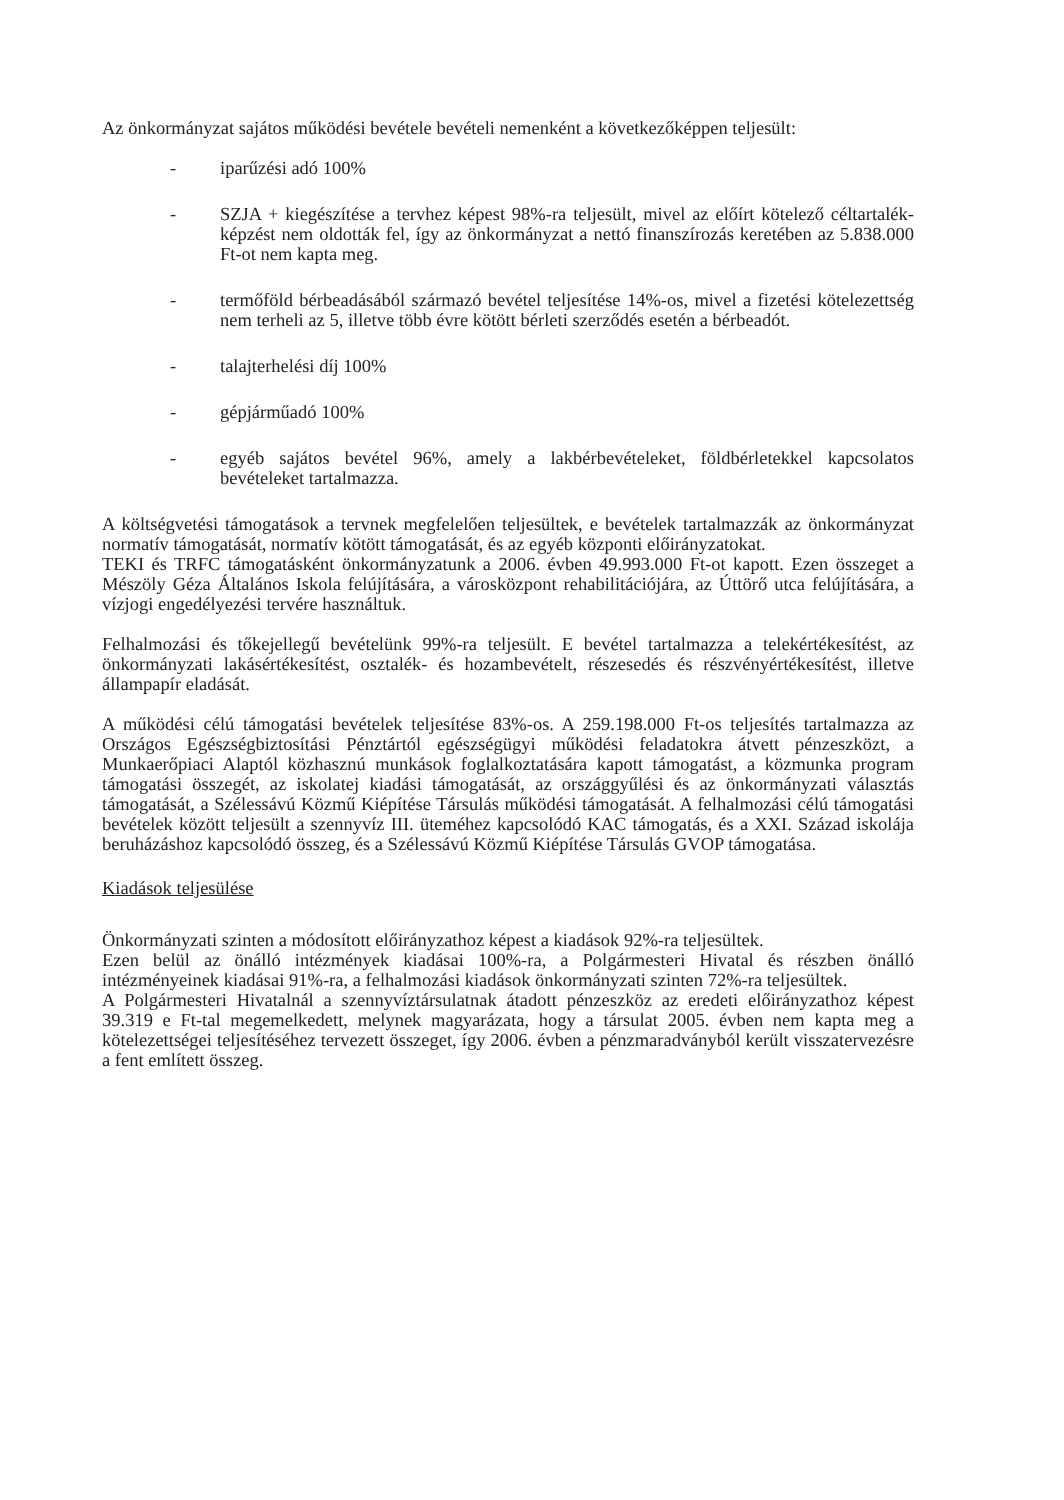Az önkormányzat sajátos működési bevétele bevételi nemenként a következőképpen teljesült:
- iparűzési adó 100%
- SZJA + kiegészítése a tervhez képest 98%-ra teljesült, mivel az előírt kötelező céltartalék-képzést nem oldották fel, így az önkormányzat a nettó finanszírozás keretében az 5.838.000 Ft-ot nem kapta meg.
- termőföld bérbeadásából származó bevétel teljesítése 14%-os, mivel a fizetési kötelezettség nem terheli az 5, illetve több évre kötött bérleti szerződés esetén a bérbeadót.
- talajterhelési díj 100%
- gépjárműadó 100%
- egyéb sajátos bevétel 96%, amely a lakbérbevételeket, földbérletekkel kapcsolatos bevételeket tartalmazza.
A költségvetési támogatások a tervnek megfelelően teljesültek, e bevételek tartalmazzák az önkormányzat normatív támogatását, normatív kötött támogatását, és az egyéb központi előirányzatokat.
TEKI és TRFC támogatásként önkormányzatunk a 2006. évben 49.993.000 Ft-ot kapott. Ezen összeget a Mészöly Géza Általános Iskola felújítására, a városközpont rehabilitációjára, az Úttörő utca felújítására, a vízjogi engedélyezési tervére használtuk.
Felhalmozási és tőkejellegű bevételünk 99%-ra teljesült. E bevétel tartalmazza a telekértékesítést, az önkormányzati lakásértékesítést, osztalék- és hozambevételt, részesedés és részvényértékesítést, illetve állampapír eladását.
A működési célú támogatási bevételek teljesítése 83%-os. A 259.198.000 Ft-os teljesítés tartalmazza az Országos Egészségbiztosítási Pénztártól egészségügyi működési feladatokra átvett pénzeszközt, a Munkaerőpiaci Alaptól közhasznú munkások foglalkoztatására kapott támogatást, a közmunka program támogatási összegét, az iskolatej kiadási támogatását, az országgyűlési és az önkormányzati választás támogatását, a Szélessávú Közmű Kiépítése Társulás működési támogatását. A felhalmozási célú támogatási bevételek között teljesült a szennyvíz III. üteméhez kapcsolódó KAC támogatás, és a XXI. Század iskolája beruházáshoz kapcsolódó összeg, és a Szélessávú Közmű Kiépítése Társulás GVOP támogatása.
Kiadások teljesülése
Önkormányzati szinten a módosított előirányzathoz képest a kiadások 92%-ra teljesültek.
Ezen belül az önálló intézmények kiadásai 100%-ra, a Polgármesteri Hivatal és részben önálló intézményeinek kiadásai 91%-ra, a felhalmozási kiadások önkormányzati szinten 72%-ra teljesültek.
A Polgármesteri Hivatalnál a szennyvíztársulatnak átadott pénzeszköz az eredeti előirányzathoz képest 39.319 e Ft-tal megemelkedett, melynek magyarázata, hogy a társulat 2005. évben nem kapta meg a kötelezettségei teljesítéséhez tervezett összeget, így 2006. évben a pénzmaradványból került visszatervezésre a fent említett összeg.